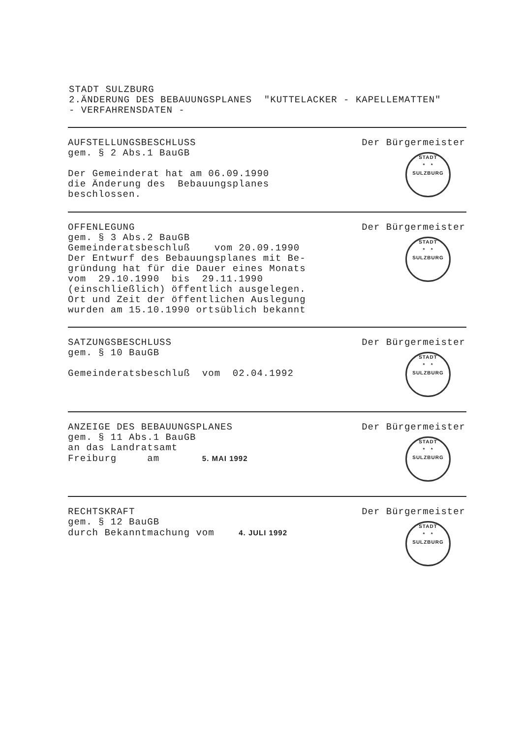STADT SULZBURG
2.ÄNDERUNG DES BEBAUUNGSPLANES "KUTTELACKER - KAPELLEMATTEN"
- VERFAHRENSDATEN -
AUFSTELLUNGSBESCHLUSS
gem. § 2 Abs.1 BauGB
Der Gemeinderat hat am 06.09.1990
die Änderung des Bebauungsplanes
beschlossen.
Der Bürgermeister
STADT
* *
SULZBURG
OFFENLEGUNG
gem. § 3 Abs.2 BauGB
Gemeinderatsbeschluß vom 20.09.1990
Der Entwurf des Bebauungsplanes mit Be-
gründung hat für die Dauer eines Monats
vom 29.10.1990 bis 29.11.1990
(einschließlich) öffentlich ausgelegen.
Ort und Zeit der öffentlichen Auslegung
wurden am 15.10.1990 ortsüblich bekannt
Der Bürgermeister
STADT
* *
SULZBURG
SATZUNGSBESCHLUSS
gem. § 10 BauGB
Gemeinderatsbeschluß vom 02.04.1992
Der Bürgermeister
STADT
* *
SULZBURG
ANZEIGE DES BEBAUUNGSPLANES
gem. § 11 Abs.1 BauGB
an das Landratsamt
Freiburg am 5. MAI 1992
Der Bürgermeister
STADT
* *
SULZBURG
RECHTSKRAFT
gem. § 12 BauGB
durch Bekanntmachung vom 4. JULI 1992
Der Bürgermeister
STADT
* *
SULZBURG